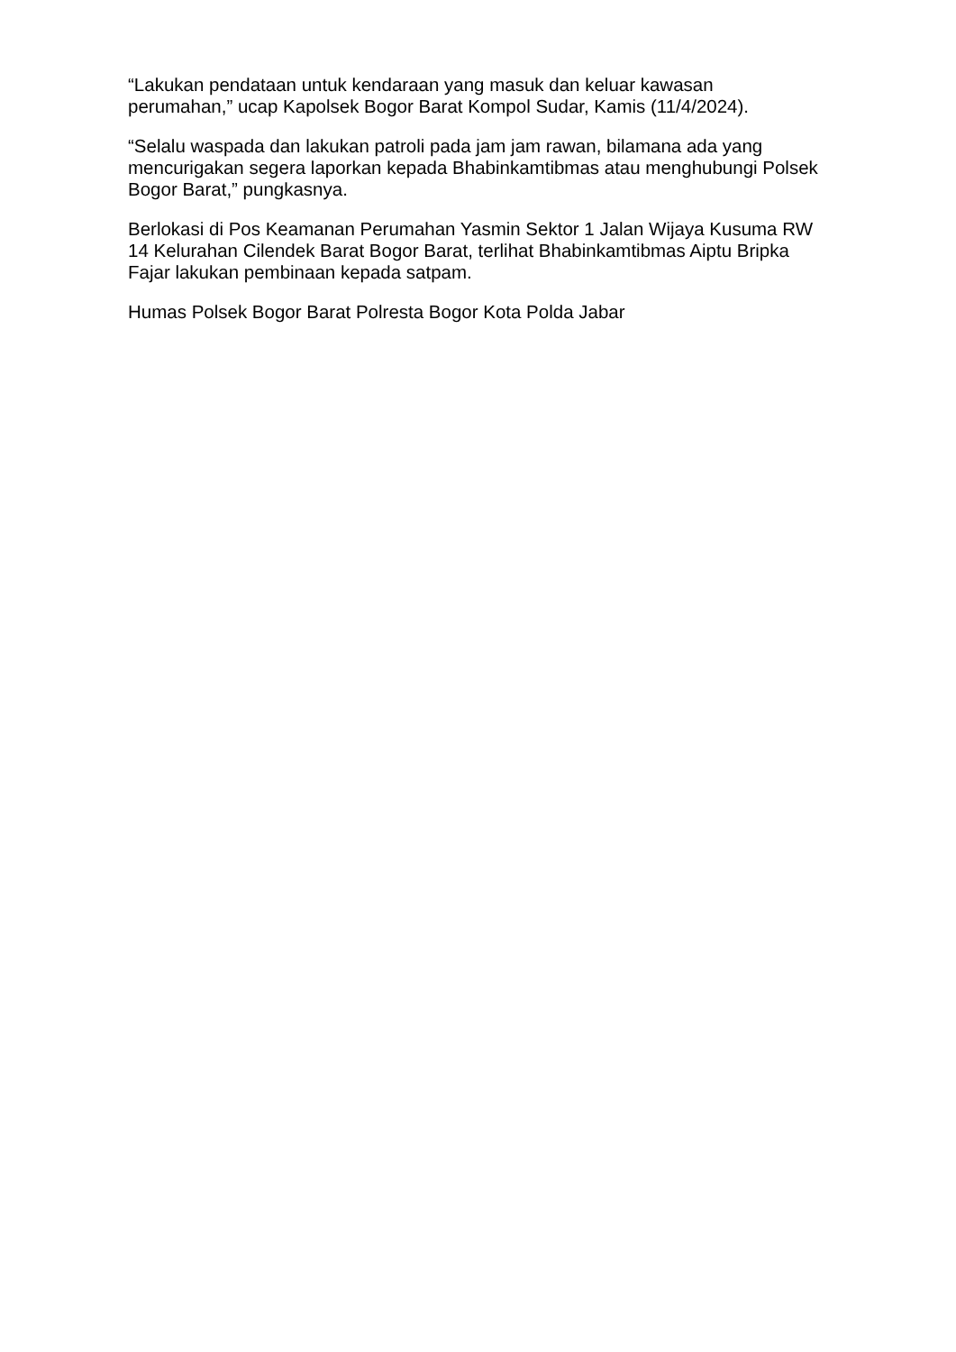“Lakukan pendataan untuk kendaraan yang masuk dan keluar kawasan perumahan,” ucap Kapolsek Bogor Barat Kompol Sudar, Kamis (11/4/2024).
“Selalu waspada dan lakukan patroli pada jam jam rawan, bilamana ada yang mencurigakan segera laporkan kepada Bhabinkamtibmas atau menghubungi Polsek Bogor Barat,” pungkasnya.
Berlokasi di Pos Keamanan Perumahan Yasmin Sektor 1 Jalan Wijaya Kusuma RW 14 Kelurahan Cilendek Barat Bogor Barat, terlihat Bhabinkamtibmas Aiptu Bripka Fajar lakukan pembinaan kepada satpam.
Humas Polsek Bogor Barat Polresta Bogor Kota Polda Jabar